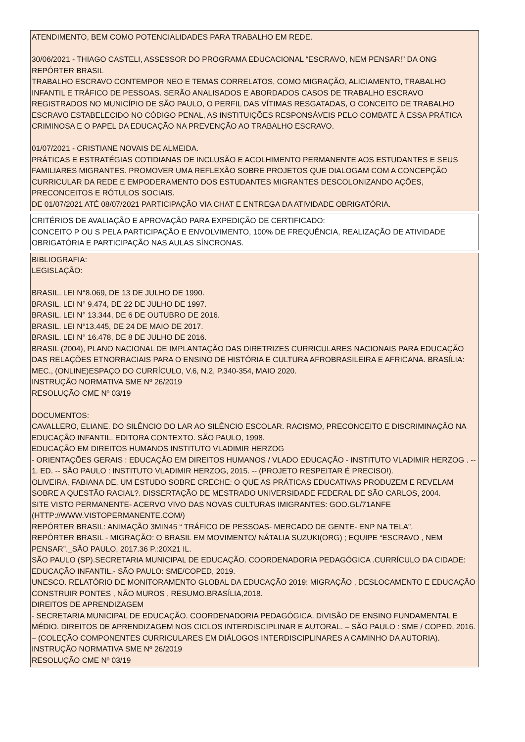ATENDIMENTO, BEM COMO POTENCIALIDADES PARA TRABALHO EM REDE.
30/06/2021 - THIAGO CASTELI, ASSESSOR DO PROGRAMA EDUCACIONAL “ESCRAVO, NEM PENSAR!” DA ONG REPÓRTER BRASIL
TRABALHO ESCRAVO CONTEMPOR NEO E TEMAS CORRELATOS, COMO MIGRAÇÃO, ALICIAMENTO, TRABALHO INFANTIL E TRÁFICO DE PESSOAS. SERÃO ANALISADOS E ABORDADOS CASOS DE TRABALHO ESCRAVO REGISTRADOS NO MUNICÍPIO DE SÃO PAULO, O PERFIL DAS VÍTIMAS RESGATADAS, O CONCEITO DE TRABALHO ESCRAVO ESTABELECIDO NO CÓDIGO PENAL, AS INSTITUIÇÕES RESPONSÁVEIS PELO COMBATE À ESSA PRÁTICA CRIMINOSA E O PAPEL DA EDUCAÇÃO NA PREVENÇÃO AO TRABALHO ESCRAVO.
01/07/2021 - CRISTIANE NOVAIS DE ALMEIDA.
PRÁTICAS E ESTRATÉGIAS COTIDIANAS DE INCLUSÃO E ACOLHIMENTO PERMANENTE AOS ESTUDANTES E SEUS FAMILIARES MIGRANTES. PROMOVER UMA REFLEXÃO SOBRE PROJETOS QUE DIALOGAM COM A CONCEPÇÃO CURRICULAR DA REDE E EMPODERAMENTO DOS ESTUDANTES MIGRANTES DESCOLONIZANDO AÇÕES, PRECONCEITOS E RÓTULOS SOCIAIS.
DE 01/07/2021 ATÉ 08/07/2021 PARTICIPAÇÃO VIA CHAT E ENTREGA DA ATIVIDADE OBRIGATÓRIA.
CRITÉRIOS DE AVALIAÇÃO E APROVAÇÃO PARA EXPEDIÇÃO DE CERTIFICADO:
CONCEITO P OU S PELA PARTICIPAÇÃO E ENVOLVIMENTO, 100% DE FREQUÊNCIA, REALIZAÇÃO DE ATIVIDADE OBRIGATÓRIA E PARTICIPAÇÃO NAS AULAS SÍNCRONAS.
BIBLIOGRAFIA:
LEGISLAÇÃO:
BRASIL. LEI N°8.069, DE 13 DE JULHO DE 1990.
BRASIL. LEI N° 9.474, DE 22 DE JULHO DE 1997.
BRASIL. LEI N° 13.344, DE 6 DE OUTUBRO DE 2016.
BRASIL. LEI N°13.445, DE 24 DE MAIO DE 2017.
BRASIL. LEI N° 16.478, DE 8 DE JULHO DE 2016.
BRASIL (2004), PLANO NACIONAL DE IMPLANTAÇÃO DAS DIRETRIZES CURRICULARES NACIONAIS PARA EDUCAÇÃO DAS RELAÇÕES ETNORRACIAIS PARA O ENSINO DE HISTÓRIA E CULTURA AFROBRASILEIRA E AFRICANA. BRASÍLIA: MEC., (ONLINE)ESPAÇO DO CURRÍCULO, V.6, N.2, P.340-354, MAIO 2020.
INSTRUÇÃO NORMATIVA SME Nº 26/2019
RESOLUÇÃO CME Nº 03/19
DOCUMENTOS:
CAVALLERO, ELIANE. DO SILÊNCIO DO LAR AO SILÊNCIO ESCOLAR. RACISMO, PRECONCEITO E DISCRIMINAÇÃO NA EDUCAÇÃO INFANTIL. EDITORA CONTEXTO. SÃO PAULO, 1998.
EDUCAÇÃO EM DIREITOS HUMANOS INSTITUTO VLADIMIR HERZOG
- ORIENTAÇÕES GERAIS : EDUCAÇÃO EM DIREITOS HUMANOS / VLADO EDUCAÇÃO - INSTITUTO VLADIMIR HERZOG . -- 1. ED. -- SÃO PAULO : INSTITUTO VLADIMIR HERZOG, 2015. -- (PROJETO RESPEITAR É PRECISO!).
OLIVEIRA, FABIANA DE. UM ESTUDO SOBRE CRECHE: O QUE AS PRÁTICAS EDUCATIVAS PRODUZEM E REVELAM SOBRE A QUESTÃO RACIAL?. DISSERTAÇÃO DE MESTRADO UNIVERSIDADE FEDERAL DE SÃO CARLOS, 2004.
SITE VISTO PERMANENTE- ACERVO VIVO DAS NOVAS CULTURAS IMIGRANTES: GOO.GL/71ANFE (HTTP://WWW.VISTOPERMANENTE.COM/)
REPÓRTER BRASIL: ANIMAÇÃO 3MIN45 “ TRÁFICO DE PESSOAS- MERCADO DE GENTE- ENP NA TELA”.
REPÓRTER BRASIL - MIGRAÇÃO: O BRASIL EM MOVIMENTO/ NÁTALIA SUZUKI(ORG) ; EQUIPE “ESCRAVO , NEM PENSAR”._SÃO PAULO, 2017.36 P.:20X21 IL.
SÃO PAULO (SP).SECRETARIA MUNICIPAL DE EDUCAÇÃO. COORDENADORIA PEDAGÓGICA .CURRÍCULO DA CIDADE: EDUCAÇÃO INFANTIL.- SÃO PAULO: SME/COPED, 2019.
UNESCO. RELATÓRIO DE MONITORAMENTO GLOBAL DA EDUCAÇÃO 2019: MIGRAÇÃO , DESLOCAMENTO E EDUCAÇÃO CONSTRUIR PONTES , NÃO MUROS , RESUMO.BRASÍLIA,2018.
DIREITOS DE APRENDIZAGEM
- SECRETARIA MUNICIPAL DE EDUCAÇÃO. COORDENADORIA PEDAGÓGICA. DIVISÃO DE ENSINO FUNDAMENTAL E MÉDIO. DIREITOS DE APRENDIZAGEM NOS CICLOS INTERDISCIPLINAR E AUTORAL. – SÃO PAULO : SME / COPED, 2016. – (COLEÇÃO COMPONENTES CURRICULARES EM DIÁLOGOS INTERDISCIPLINARES A CAMINHO DA AUTORIA).
INSTRUÇÃO NORMATIVA SME Nº 26/2019
RESOLUÇÃO CME Nº 03/19